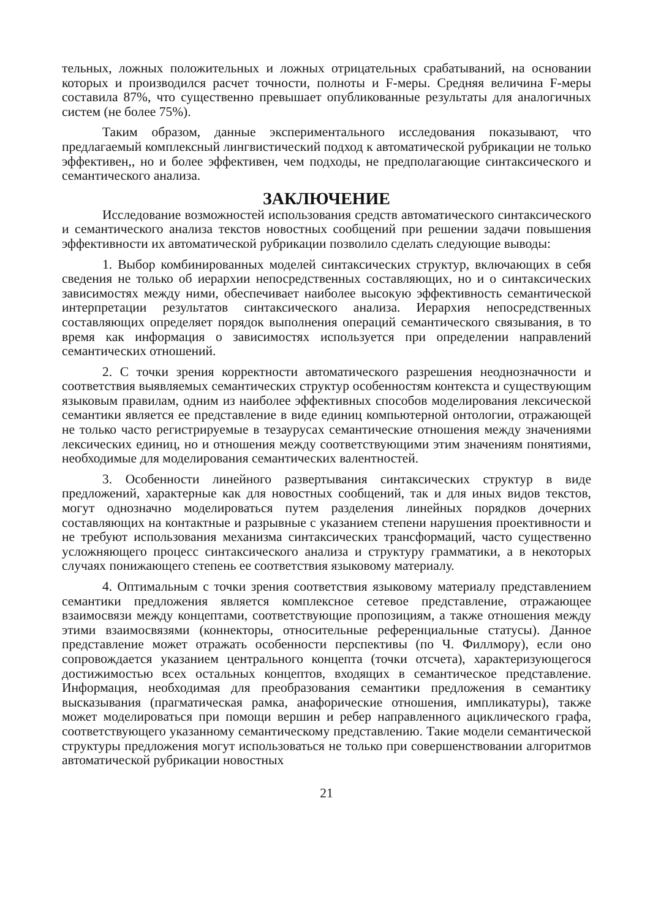тельных, ложных положительных и ложных отрицательных срабатываний, на основании которых и производился расчет точности, полноты и F-меры. Средняя величина F-меры составила 87%, что существенно превышает опубликованные результаты для аналогичных систем (не более 75%).
Таким образом, данные экспериментального исследования показывают, что предлагаемый комплексный лингвистический подход к автоматической рубрикации не только эффективен,, но и более эффективен, чем подходы, не предполагающие синтаксического и семантического анализа.
ЗАКЛЮЧЕНИЕ
Исследование возможностей использования средств автоматического синтаксического и семантического анализа текстов новостных сообщений при решении задачи повышения эффективности их автоматической рубрикации позволило сделать следующие выводы:
1. Выбор комбинированных моделей синтаксических структур, включающих в себя сведения не только об иерархии непосредственных составляющих, но и о синтаксических зависимостях между ними, обеспечивает наиболее высокую эффективность семантической интерпретации результатов синтаксического анализа. Иерархия непосредственных составляющих определяет порядок выполнения операций семантического связывания, в то время как информация о зависимостях используется при определении направлений семантических отношений.
2. С точки зрения корректности автоматического разрешения неоднозначности и соответствия выявляемых семантических структур особенностям контекста и существующим языковым правилам, одним из наиболее эффективных способов моделирования лексической семантики является ее представление в виде единиц компьютерной онтологии, отражающей не только часто регистрируемые в тезаурусах семантические отношения между значениями лексических единиц, но и отношения между соответствующими этим значениям понятиями, необходимые для моделирования семантических валентностей.
3. Особенности линейного развертывания синтаксических структур в виде предложений, характерные как для новостных сообщений, так и для иных видов текстов, могут однозначно моделироваться путем разделения линейных порядков дочерних составляющих на контактные и разрывные с указанием степени нарушения проективности и не требуют использования механизма синтаксических трансформаций, часто существенно усложняющего процесс синтаксического анализа и структуру грамматики, а в некоторых случаях понижающего степень ее соответствия языковому материалу.
4. Оптимальным с точки зрения соответствия языковому материалу представлением семантики предложения является комплексное сетевое представление, отражающее взаимосвязи между концептами, соответствующие пропозициям, а также отношения между этими взаимосвязями (коннекторы, относительные референциальные статусы). Данное представление может отражать особенности перспективы (по Ч. Филлмору), если оно сопровождается указанием центрального концепта (точки отсчета), характеризующегося достижимостью всех остальных концептов, входящих в семантическое представление. Информация, необходимая для преобразования семантики предложения в семантику высказывания (прагматическая рамка, анафорические отношения, импликатуры), также может моделироваться при помощи вершин и ребер направленного ациклического графа, соответствующего указанному семантическому представлению. Такие модели семантической структуры предложения могут использоваться не только при совершенствовании алгоритмов автоматической рубрикации новостных
21